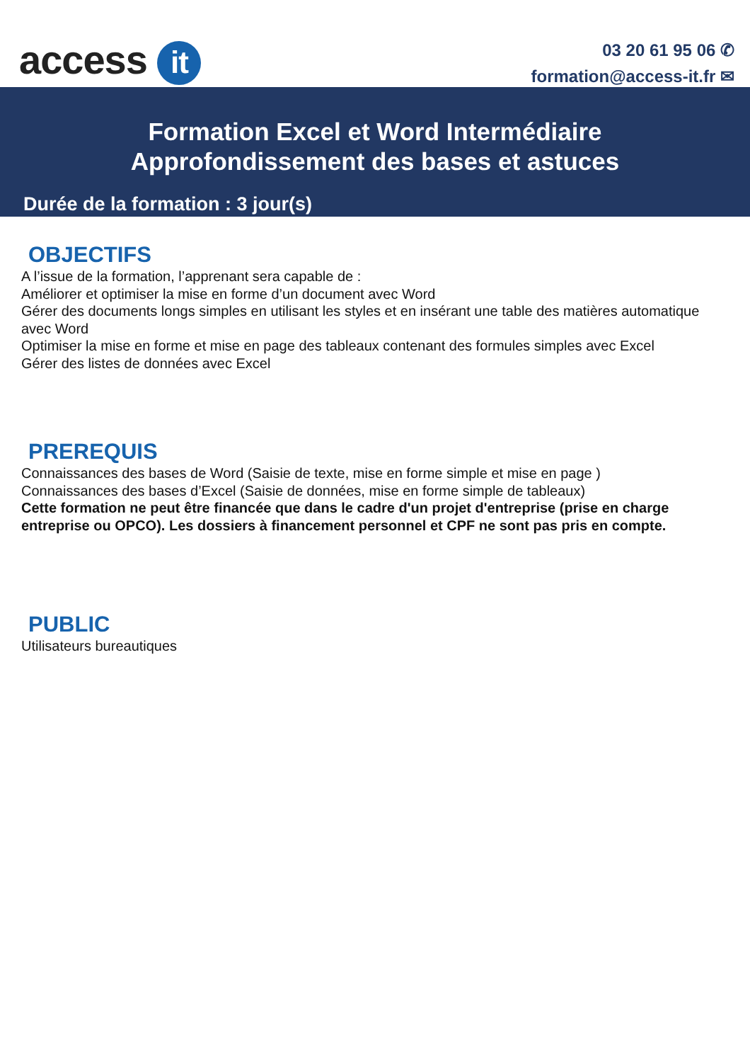access it
03 20 61 95 06 ✆
formation@access-it.fr ✉
Formation Excel et Word Intermédiaire
Approfondissement des bases et astuces
Durée de la formation : 3 jour(s)
OBJECTIFS
A l’issue de la formation, l’apprenant sera capable de :
Améliorer et optimiser la mise en forme d’un document avec Word
Gérer des documents longs simples en utilisant les styles et en insérant une table des matières automatique avec Word
Optimiser la mise en forme et mise en page des tableaux contenant des formules simples avec Excel
Gérer des listes de données avec Excel
PREREQUIS
Connaissances des bases de Word (Saisie de texte, mise en forme simple et mise en page )
Connaissances des bases d’Excel (Saisie de données, mise en forme simple de tableaux)
Cette formation ne peut être financée que dans le cadre d'un projet d'entreprise (prise en charge entreprise ou OPCO). Les dossiers à financement personnel et CPF ne sont pas pris en compte.
PUBLIC
Utilisateurs bureautiques